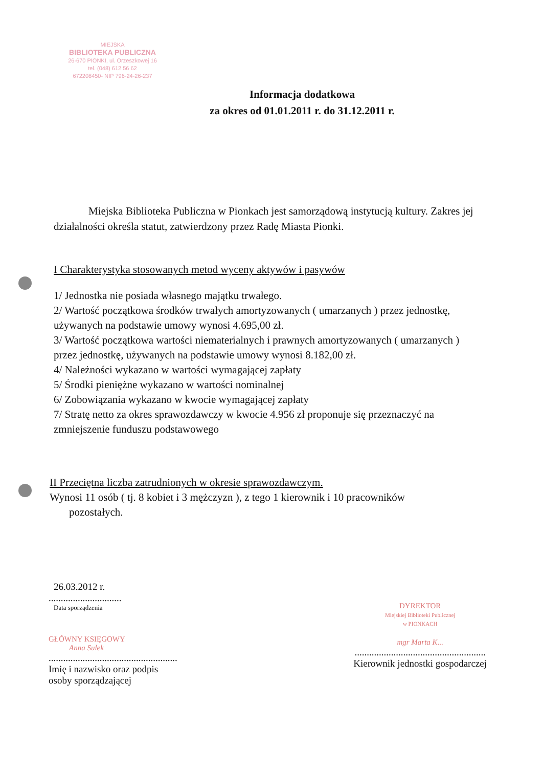MIEJSKA
BIBLIOTEKA PUBLICZNA
26-670 PIONKI, ul. Orzeszkowej 16
tel. (048) 612 56 62
672208450- NIP 796-24-26-237
Informacja dodatkowa
za okres od 01.01.2011 r. do 31.12.2011 r.
Miejska Biblioteka Publiczna w Pionkach jest samorządową instytucją kultury. Zakres jej działalności określa statut, zatwierdzony przez Radę Miasta Pionki.
I Charakterystyka stosowanych metod wyceny aktywów i pasywów
1/ Jednostka nie posiada własnego majątku trwałego.
2/ Wartość początkowa środków trwałych amortyzowanych ( umarzanych ) przez jednostkę, używanych na podstawie umowy wynosi 4.695,00 zł.
3/ Wartość początkowa wartości niematerialnych i prawnych amortyzowanych ( umarzanych ) przez jednostkę, używanych na podstawie umowy wynosi 8.182,00 zł.
4/ Należności wykazano w wartości wymagającej zapłaty
5/ Środki pieniężne wykazano w wartości nominalnej
6/ Zobowiązania wykazano w kwocie wymagającej zapłaty
7/ Stratę netto za okres sprawozdawczy w kwocie 4.956 zł proponuje się przeznaczyć na zmniejszenie funduszu podstawowego
II Przeciętna liczba zatrudnionych w okresie sprawozdawczym.
Wynosi 11 osób ( tj. 8 kobiet i 3 mężczyzn ), z tego 1 kierownik i 10 pracowników
pozostałych.
26.03.2012 r.
..............................
Data sporządzenia
GŁÓWNY KSIĘGOWY
Anna Sulek
.....................................................
Imię i nazwisko oraz podpis
osoby sporządzającej
DYREKTOR
Miejskiej Biblioteki Publicznej
w PIONKACH
mgr Marta K...
......................................................
Kierownik jednostki gospodarczej